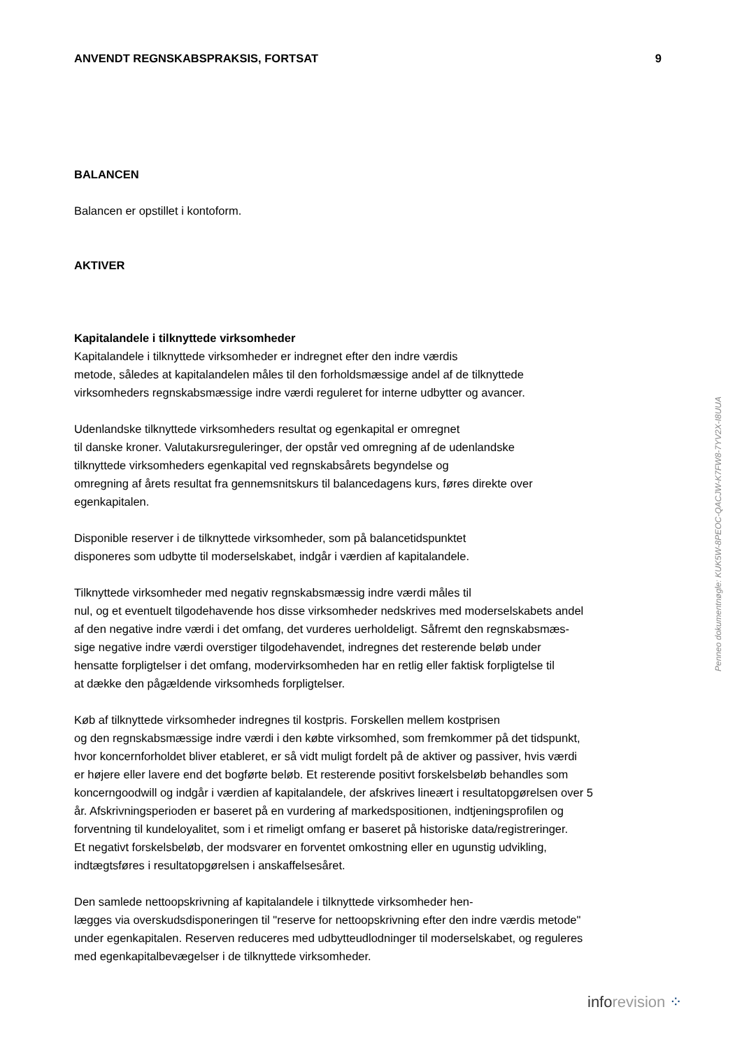ANVENDT REGNSKABSPRAKSIS, FORTSAT 9
BALANCEN
Balancen er opstillet i kontoform.
AKTIVER
Kapitalandele i tilknyttede virksomheder
Kapitalandele i tilknyttede virksomheder er indregnet efter den indre værdis
metode, således at kapitalandelen måles til den forholdsmæssige andel af de tilknyttede
virksomheders regnskabsmæssige indre værdi reguleret for interne udbytter og avancer.
Udenlandske tilknyttede virksomheders resultat og egenkapital er omregnet
til danske kroner. Valutakursreguleringer, der opstår ved omregning af de udenlandske
tilknyttede virksomheders egenkapital ved regnskabsårets begyndelse og
omregning af årets resultat fra gennemsnitskurs til balancedagens kurs, føres direkte over
egenkapitalen.
Disponible reserver i de tilknyttede virksomheder, som på balancetidspunktet
disponeres som udbytte til moderselskabet, indgår i værdien af kapitalandele.
Tilknyttede virksomheder med negativ regnskabsmæssig indre værdi måles til
nul, og et eventuelt tilgodehavende hos disse virksomheder nedskrives med moderselskabets andel
af den negative indre værdi i det omfang, det vurderes uerholdeligt. Såfremt den regnskabsmæs-
sige negative indre værdi overstiger tilgodehavendet, indregnes det resterende beløb under
hensatte forpligtelser i det omfang, modervirksomheden har en retlig eller faktisk forpligtelse til
at dække den pågældende virksomheds forpligtelser.
Køb af tilknyttede virksomheder indregnes til kostpris. Forskellen mellem kostprisen
og den regnskabsmæssige indre værdi i den købte virksomhed, som fremkommer på det tidspunkt,
hvor koncernforholdet bliver etableret, er så vidt muligt fordelt på de aktiver og passiver, hvis værdi
er højere eller lavere end det bogførte beløb. Et resterende positivt forskelsbeløb behandles som
koncerngoodwill og indgår i værdien af kapitalandele, der afskrives lineært i resultatopgørelsen over 5
år. Afskrivningsperioden er baseret på en vurdering af markedspositionen, indtjeningsprofilen og
forventning til kundeloyalitet, som i et rimeligt omfang er baseret på historiske data/registreringer.
Et negativt forskelsbeløb, der modsvarer en forventet omkostning eller en ugunstig udvikling,
indtægtsføres i resultatopgørelsen i anskaffelsesåret.
Den samlede nettoopskrivning af kapitalandele i tilknyttede virksomheder hen-
lægges via overskudsdisponeringen til "reserve for nettoopskrivning efter den indre værdis metode"
under egenkapitalen. Reserven reduceres med udbytteudlodninger til moderselskabet, og reguleres
med egenkapitalbevægelser i de tilknyttede virksomheder.
Penneo dokumentnøgle: KUK5W-8PEOC-QACJW-K7FW8-7YV2X-I8UUA
info revision ⁘